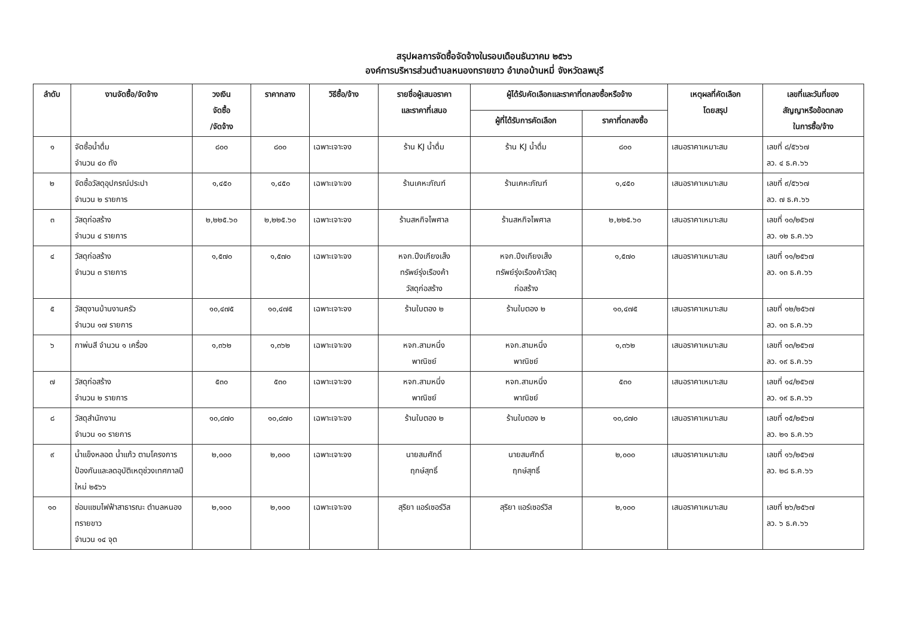สรุปผลการจัดซื้อจัดจ้างในรอบเดือนธันวาคม ๒๕๖๖
องค์การบริหารส่วนตำบลหนองทรายขาว อำเภอบ้านหมี่ จังหวัดลพบุรี
| ลำดับ | งานจัดซื้อ/จัดจ้าง | วงเงิน จัดซื้อ /จัดจ้าง | ราคากลาง | วิธีซื้อ/จ้าง | รายชื่อผู้เสนอราคา และราคาที่เสนอ | ผู้ได้รับคัดเลือกและราคาที่ตกลงซื้อหรือจ้าง | | เหตุผลที่คัดเลือก โดยสรุป | เลขที่และวันที่ของ สัญญาหรือข้อตกลง ในการซื้อ/จ้าง |
| --- | --- | --- | --- | --- | --- | --- | --- | --- | --- |
| | | | | | | ผู้ที่ได้รับการคัดเลือก | ราคาที่ตกลงซื้อ | | |
| ๑ | จัดซื้อน้ำดื่ม จำนวน ๔๐ ถัง | ๘๐๐ | ๘๐๐ | เฉพาะเจาะจง | ร้าน KJ น้ำดื่ม | ร้าน KJ น้ำดื่ม | ๘๐๐ | เสนอราคาเหมาะสม | เลขที่ ๘/๕๖๖๗ ลว. ๔ ธ.ค.๖๖ |
| ๒ | จัดซื้อวัสดุอุปกรณ์ประปา จำนวน ๒ รายการ | ๑,๔๕๐ | ๑,๔๕๐ | เฉพาะเจาะจง | ร้านเคหะภัณฑ์ | ร้านเคหะภัณฑ์ | ๑,๔๕๐ | เสนอราคาเหมาะสม | เลขที่ ๙/๕๖๖๗ ลว. ๗ ธ.ค.๖๖ |
| ๓ | วัสดุก่อสร้าง จำนวน ๔ รายการ | ๒,๒๒๕.๖๐ | ๒,๒๒๕.๖๐ | เฉพาะเจาะจง | ร้านสหกิจไพศาล | ร้านสหกิจไพศาล | ๒,๒๒๕.๖๐ | เสนอราคาเหมาะสม | เลขที่ ๑๐/๒๕๖๗ ลว. ๑๒ ธ.ค.๖๖ |
| ๔ | วัสดุก่อสร้าง จำนวน ๓ รายการ | ๑,๕๗๐ | ๑,๕๗๐ | เฉพาะเจาะจง | หจก.ปึงเกียงเส็ง ทรัพย์รุ่งเรืองค้า วัสดุก่อสร้าง | หจก.ปึงเกียงเส็ง ทรัพย์รุ่งเรืองค้าวัสดุ ก่อสร้าง | ๑,๕๗๐ | เสนอราคาเหมาะสม | เลขที่ ๑๑/๒๕๖๗ ลว. ๑๓ ธ.ค.๖๖ |
| ๕ | วัสดุงานบ้านงานครัว จำนวน ๑๗ รายการ | ๑๐,๔๗๕ | ๑๐,๔๗๕ | เฉพาะเจาะจง | ร้านใบตอง ๒ | ร้านใบตอง ๒ | ๑๐,๔๗๕ | เสนอราคาเหมาะสม | เลขที่ ๑๒/๒๕๖๗ ลว. ๑๓ ธ.ค.๖๖ |
| ๖ | กาพ่นสี จำนวน ๑ เครื่อง | ๑,๓๖๒ | ๑,๓๖๒ | เฉพาะเจาะจง | หจก.สามหนึ่ง พาณิชย์ | หจก.สามหนึ่ง พาณิชย์ | ๑,๓๖๒ | เสนอราคาเหมาะสม | เลขที่ ๑๓/๒๕๖๗ ลว. ๑๙ ธ.ค.๖๖ |
| ๗ | วัสดุก่อสร้าง จำนวน ๒ รายการ | ๕๓๐ | ๕๓๐ | เฉพาะเจาะจง | หจก.สามหนึ่ง พาณิชย์ | หจก.สามหนึ่ง พาณิชย์ | ๕๓๐ | เสนอราคาเหมาะสม | เลขที่ ๑๔/๒๕๖๗ ลว. ๑๙ ธ.ค.๖๖ |
| ๘ | วัสดุสำนักงาน จำนวน ๑๐ รายการ | ๑๐,๘๗๐ | ๑๐,๘๗๐ | เฉพาะเจาะจง | ร้านใบตอง ๒ | ร้านใบตอง ๒ | ๑๐,๘๗๐ | เสนอราคาเหมาะสม | เลขที่ ๑๕/๒๕๖๗ ลว. ๒๑ ธ.ค.๖๖ |
| ๙ | น้ำแข็งหลอด น้ำแก้ว ตามโครงการป้องกันและลดอุบัติเหตุช่วงเทศกาลปีใหม่ ๒๕๖๖ | ๒,๐๐๐ | ๒,๐๐๐ | เฉพาะเจาะจง | นายสมศักดิ์ ฤกษ์สุทธิ์ | นายสมศักดิ์ ฤกษ์สุทธิ์ | ๒,๐๐๐ | เสนอราคาเหมาะสม | เลขที่ ๑๖/๒๕๖๗ ลว. ๒๘ ธ.ค.๖๖ |
| ๑๐ | ซ่อมแซมไฟฟ้าสาธารณะ ตำบลหนองทรายขาว จำนวน ๑๔ จุด | ๒,๑๐๐ | ๒,๑๐๐ | เฉพาะเจาะจง | สุริยา แอร์เซอร์วิส | สุริยา แอร์เซอร์วิส | ๒,๑๐๐ | เสนอราคาเหมาะสม | เลขที่ ๒๖/๒๕๖๗ ลว. ๖ ธ.ค.๖๖ |